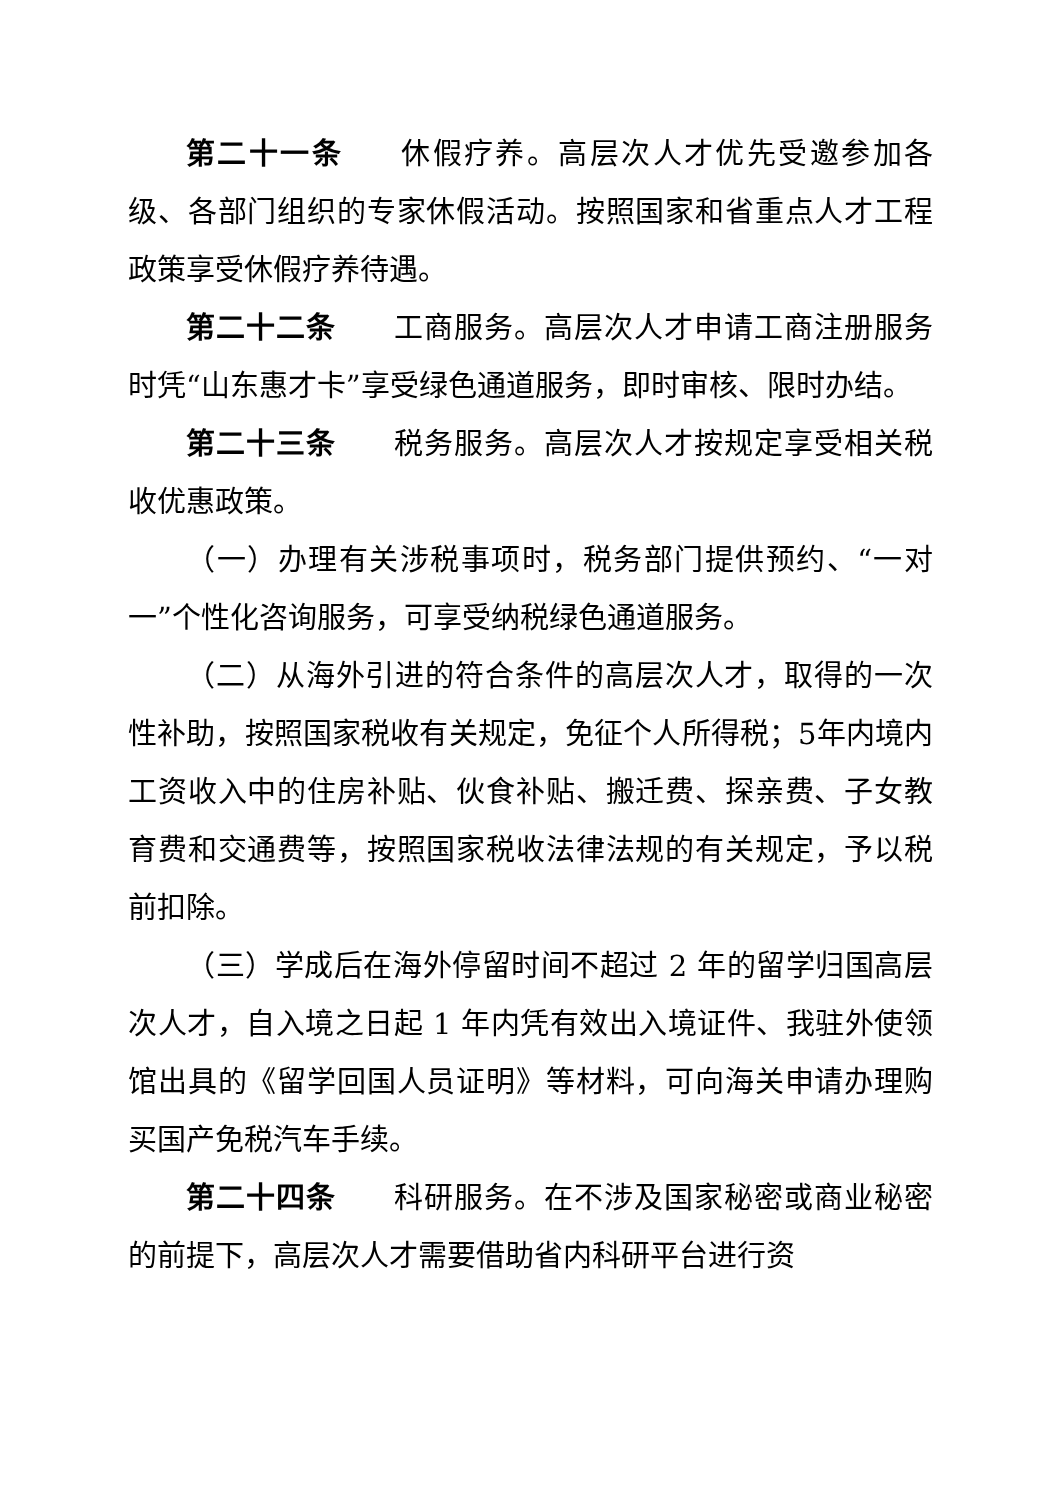第二十一条 休假疗养。高层次人才优先受邀参加各级、各部门组织的专家休假活动。按照国家和省重点人才工程政策享受休假疗养待遇。
第二十二条 工商服务。高层次人才申请工商注册服务时凭“山东惠才卡”享受绿色通道服务，即时审核、限时办结。
第二十三条 税务服务。高层次人才按规定享受相关税收优惠政策。
（一）办理有关涉税事项时，税务部门提供预约、“一对一”个性化咨询服务，可享受纳税绿色通道服务。
（二）从海外引进的符合条件的高层次人才，取得的一次性补助，按照国家税收有关规定，免征个人所得税；5年内境内工资收入中的住房补贴、伙食补贴、搬迁费、探亲费、子女教育费和交通费等，按照国家税收法律法规的有关规定，予以税前扣除。
（三）学成后在海外停留时间不超过 2 年的留学归国高层次人才，自入境之日起 1 年内凭有效出入境证件、我驻外使领馆出具的《留学回国人员证明》等材料，可向海关申请办理购买国产免税汽车手续。
第二十四条 科研服务。在不涉及国家秘密或商业秘密的前提下，高层次人才需要借助省内科研平台进行资